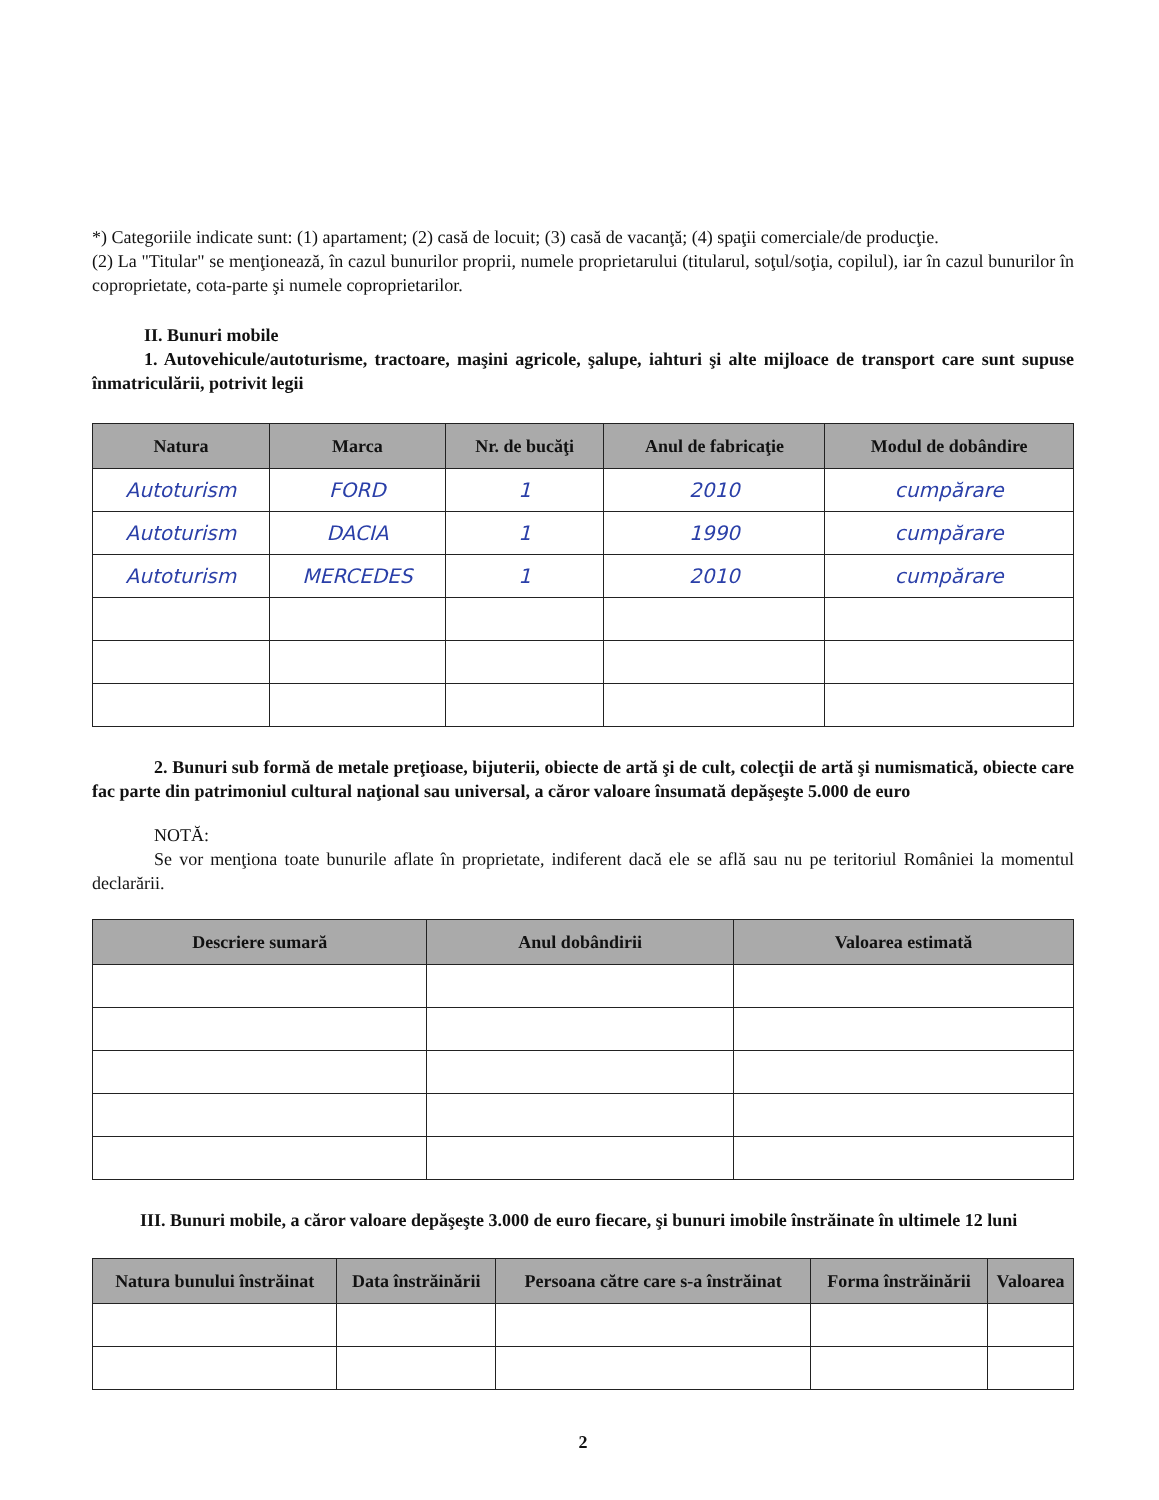*) Categoriile indicate sunt: (1) apartament; (2) casă de locuit; (3) casă de vacanţă; (4) spaţii comerciale/de producţie.
(2) La "Titular" se menţionează, în cazul bunurilor proprii, numele proprietarului (titularul, soţul/soţia, copilul), iar în cazul bunurilor în coproprietate, cota-parte şi numele coproprietarilor.
II. Bunuri mobile
1. Autovehicule/autoturisme, tractoare, maşini agricole, şalupe, iahturi şi alte mijloace de transport care sunt supuse înmatriculării, potrivit legii
| Natura | Marca | Nr. de bucăţi | Anul de fabricaţie | Modul de dobândire |
| --- | --- | --- | --- | --- |
| Autoturism | FORD | 1 | 2010 | cumpărare |
| Autoturism | DACIA | 1 | 1990 | cumpărare |
| Autoturism | MERCEDES | 1 | 2010 | cumpărare |
2. Bunuri sub formă de metale preţioase, bijuterii, obiecte de artă şi de cult, colecţii de artă şi numismatică, obiecte care fac parte din patrimoniul cultural naţional sau universal, a căror valoare însumată depăşeşte 5.000 de euro
NOTĂ:
Se vor menţiona toate bunurile aflate în proprietate, indiferent dacă ele se află sau nu pe teritoriul României la momentul declarării.
| Descriere sumară | Anul dobândirii | Valoarea estimată |
| --- | --- | --- |
III. Bunuri mobile, a căror valoare depăşeşte 3.000 de euro fiecare, şi bunuri imobile înstrăinate în ultimele 12 luni
| Natura bunului înstrăinat | Data înstrăinării | Persoana către care s-a înstrăinat | Forma înstrăinării | Valoarea |
| --- | --- | --- | --- | --- |
2